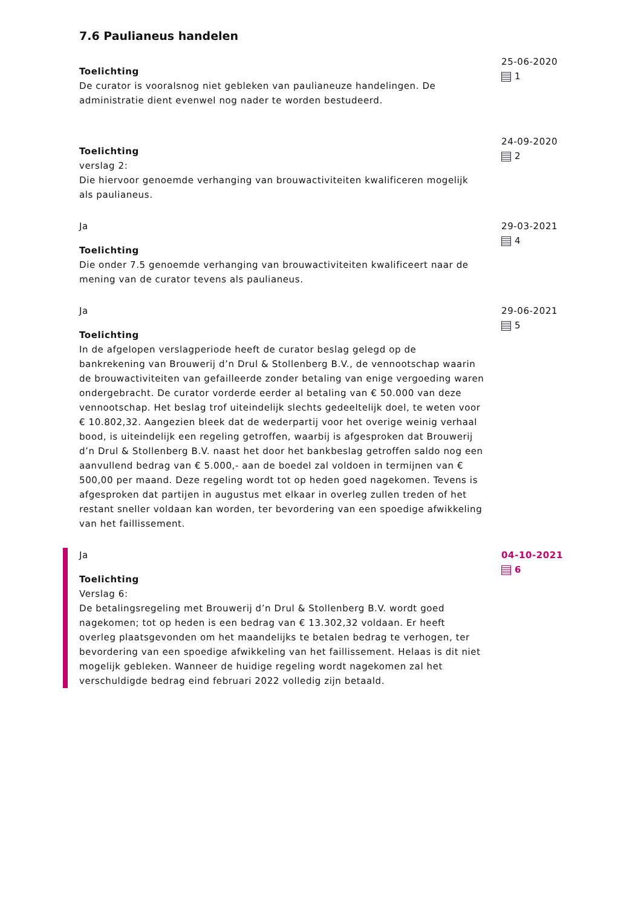7.6 Paulianeus handelen
Toelichting
De curator is vooralsnog niet gebleken van paulianeuze handelingen. De administratie dient evenwel nog nader te worden bestudeerd.
25-06-2020
1
Toelichting
verslag 2:
Die hiervoor genoemde verhanging van brouwactiviteiten kwalificeren mogelijk als paulianeus.
24-09-2020
2
Ja
Toelichting
Die onder 7.5 genoemde verhanging van brouwactiviteiten kwalificeert naar de mening van de curator tevens als paulianeus.
29-03-2021
4
Ja
Toelichting
In de afgelopen verslagperiode heeft de curator beslag gelegd op de bankrekening van Brouwerij d’n Drul & Stollenberg B.V., de vennootschap waarin de brouwactiviteiten van gefailleerde zonder betaling van enige vergoeding waren ondergebracht. De curator vorderde eerder al betaling van € 50.000 van deze vennootschap. Het beslag trof uiteindelijk slechts gedeeltelijk doel, te weten voor € 10.802,32. Aangezien bleek dat de wederpartij voor het overige weinig verhaal bood, is uiteindelijk een regeling getroffen, waarbij is afgesproken dat Brouwerij d’n Drul & Stollenberg B.V. naast het door het bankbeslag getroffen saldo nog een aanvullend bedrag van € 5.000,- aan de boedel zal voldoen in termijnen van € 500,00 per maand. Deze regeling wordt tot op heden goed nagekomen. Tevens is afgesproken dat partijen in augustus met elkaar in overleg zullen treden of het restant sneller voldaan kan worden, ter bevordering van een spoedige afwikkeling van het faillissement.
29-06-2021
5
Ja
Toelichting
Verslag 6:
De betalingsregeling met Brouwerij d’n Drul & Stollenberg B.V. wordt goed nagekomen; tot op heden is een bedrag van € 13.302,32 voldaan. Er heeft overleg plaatsgevonden om het maandelijks te betalen bedrag te verhogen, ter bevordering van een spoedige afwikkeling van het faillissement. Helaas is dit niet mogelijk gebleken. Wanneer de huidige regeling wordt nagekomen zal het verschuldigde bedrag eind februari 2022 volledig zijn betaald.
04-10-2021
6